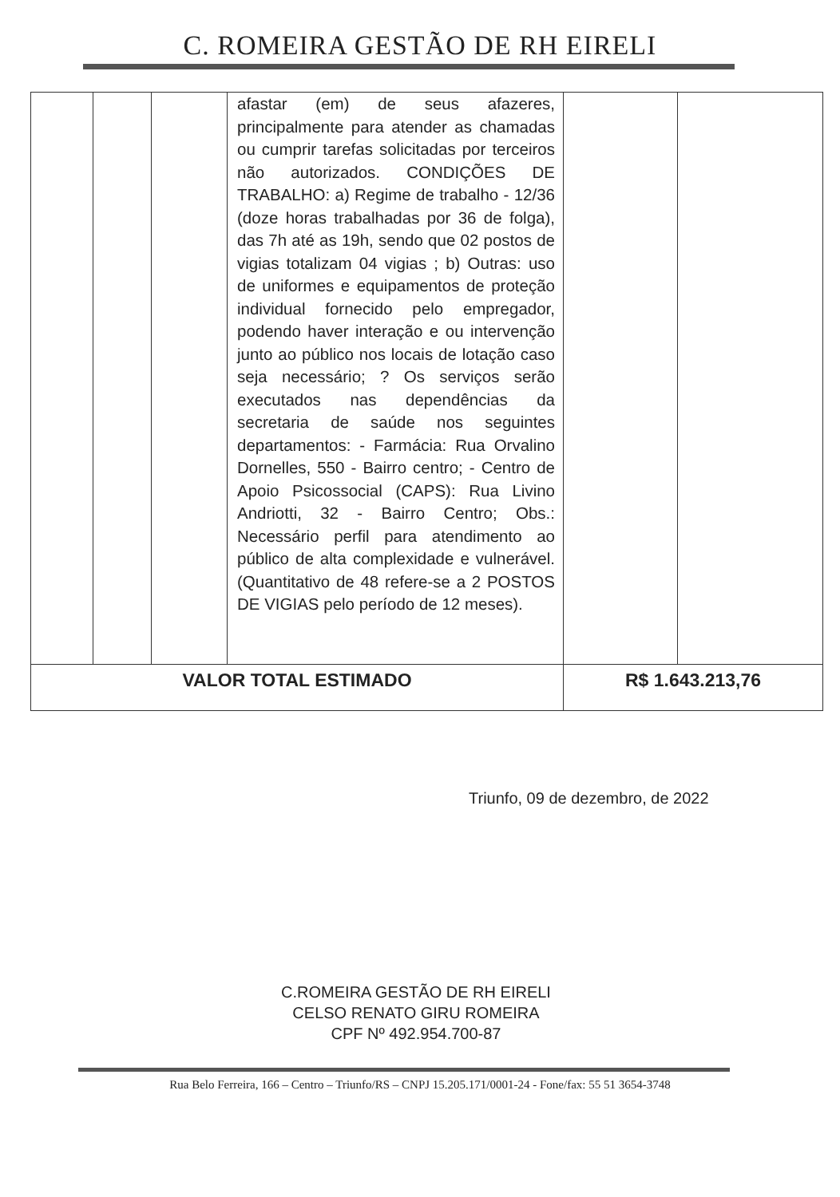C. ROMEIRA GESTÃO DE RH EIRELI
| | | | afastar (em) de seus afazeres, principalmente para atender as chamadas ou cumprir tarefas solicitadas por terceiros não autorizados. CONDIÇÕES DE TRABALHO: a) Regime de trabalho - 12/36 (doze horas trabalhadas por 36 de folga), das 7h até as 19h, sendo que 02 postos de vigias totalizam 04 vigias ; b) Outras: uso de uniformes e equipamentos de proteção individual fornecido pelo empregador, podendo haver interação e ou intervenção junto ao público nos locais de lotação caso seja necessário; ? Os serviços serão executados nas dependências da secretaria de saúde nos seguintes departamentos: - Farmácia: Rua Orvalino Dornelles, 550 - Bairro centro; - Centro de Apoio Psicossocial (CAPS): Rua Livino Andriotti, 32 - Bairro Centro; Obs.: Necessário perfil para atendimento ao público de alta complexidade e vulnerável. (Quantitativo de 48 refere-se a 2 POSTOS DE VIGIAS pelo período de 12 meses). | | |
| VALOR TOTAL ESTIMADO | | | | R$ 1.643.213,76 | |
Triunfo, 09 de dezembro, de 2022
C.ROMEIRA GESTÃO DE RH EIRELI
CELSO RENATO GIRU ROMEIRA
CPF Nº 492.954.700-87
Rua Belo Ferreira, 166 – Centro – Triunfo/RS – CNPJ 15.205.171/0001-24 - Fone/fax: 55 51 3654-3748